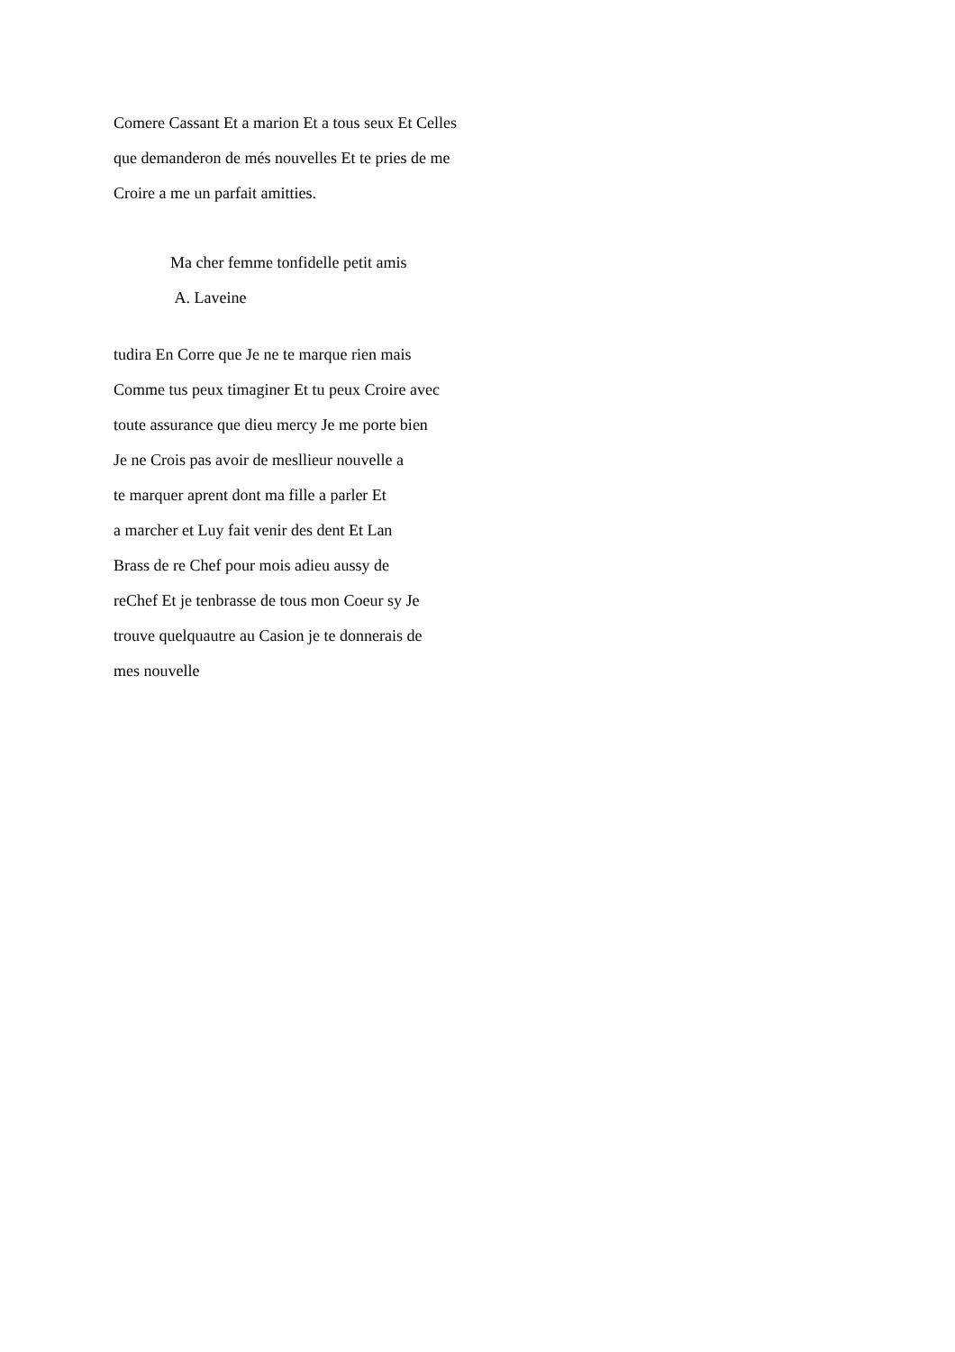Comere Cassant Et a marion Et a tous seux Et Celles
que demanderon de més nouvelles Et te pries de me
Croire a me un parfait amitties.
Ma cher femme tonfidelle petit amis
A. Laveine
tudira En Corre que Je ne te marque rien mais
Comme tus peux timaginer Et tu peux Croire avec
toute assurance que dieu mercy Je me porte bien
Je ne Crois pas avoir de mesllieur nouvelle a
te marquer aprent dont ma fille a parler Et
a marcher et Luy fait venir des dent Et Lan
Brass de re Chef pour mois adieu aussy de
reChef Et je tenbrasse de tous mon Coeur sy Je
trouve quelquautre au Casion je te donnerais de
mes nouvelle